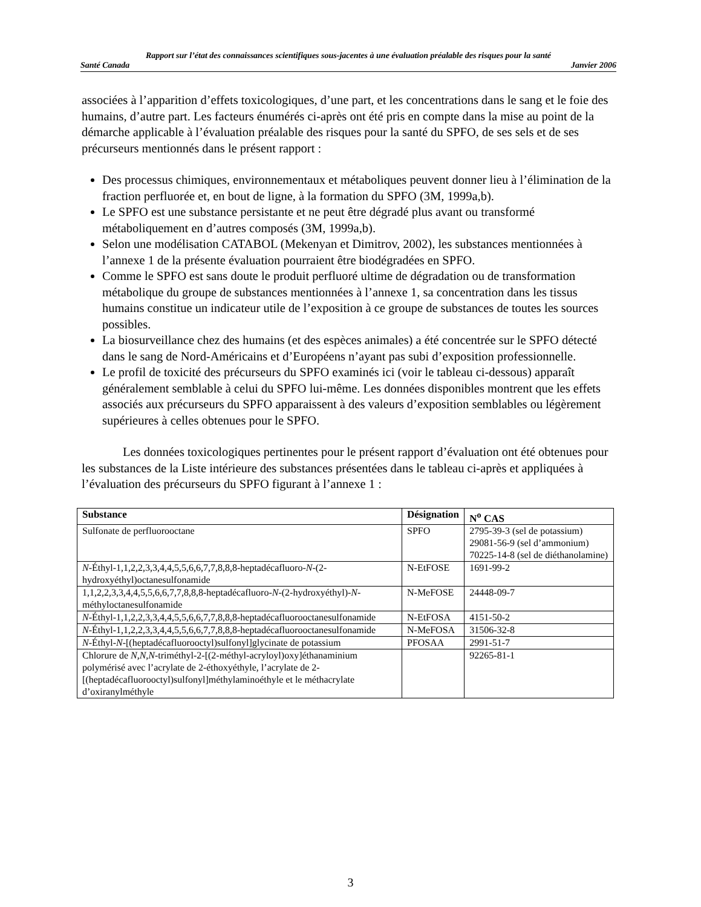Rapport sur l’état des connaissances scientifiques sous-jacentes à une évaluation préalable des risques pour la santé
Santé Canada Janvier 2006
associées à l’apparition d’effets toxicologiques, d’une part, et les concentrations dans le sang et le foie des humains, d’autre part. Les facteurs énumérés ci-après ont été pris en compte dans la mise au point de la démarche applicable à l’évaluation préalable des risques pour la santé du SPFO, de ses sels et de ses précurseurs mentionnés dans le présent rapport :
Des processus chimiques, environnementaux et métaboliques peuvent donner lieu à l’élimination de la fraction perfluorée et, en bout de ligne, à la formation du SPFO (3M, 1999a,b).
Le SPFO est une substance persistante et ne peut être dégradé plus avant ou transformé métaboliquement en d’autres composés (3M, 1999a,b).
Selon une modélisation CATABOL (Mekenyan et Dimitrov, 2002), les substances mentionnées à l’annexe 1 de la présente évaluation pourraient être biodégradées en SPFO.
Comme le SPFO est sans doute le produit perfluoré ultime de dégradation ou de transformation métabolique du groupe de substances mentionnées à l’annexe 1, sa concentration dans les tissus humains constitue un indicateur utile de l’exposition à ce groupe de substances de toutes les sources possibles.
La biosurveillance chez des humains (et des espèces animales) a été concentrée sur le SPFO détecté dans le sang de Nord-Américains et d’Européens n’ayant pas subi d’exposition professionnelle.
Le profil de toxicité des précurseurs du SPFO examinés ici (voir le tableau ci-dessous) apparaît généralement semblable à celui du SPFO lui-même. Les données disponibles montrent que les effets associés aux précurseurs du SPFO apparaissent à des valeurs d’exposition semblables ou légèrement supérieures à celles obtenues pour le SPFO.
Les données toxicologiques pertinentes pour le présent rapport d’évaluation ont été obtenues pour les substances de la Liste intérieure des substances présentées dans le tableau ci-après et appliquées à l’évaluation des précurseurs du SPFO figurant à l’annexe 1 :
| Substance | Désignation | N<sup>o</sup> CAS |
| --- | --- | --- |
| Sulfonate de perfluorooctane | SPFO | 2795-39-3 (sel de potassium) 29081-56-9 (sel d’ammonium) 70225-14-8 (sel de diéthanolamine) |
| N -Éthyl-1,1,2,2,3,3,4,4,5,5,6,6,7,7,8,8,8-heptadécafluoro- N -(2-hydroxyéthyl)octanesulfonamide | N-EtFOSE | 1691-99-2 |
| 1,1,2,2,3,3,4,4,5,5,6,6,7,7,8,8,8-heptadécafluoro- N -(2-hydroxyéthyl)- N -méthyloctanesulfonamide | N-MeFOSE | 24448-09-7 |
| N -Éthyl-1,1,2,2,3,3,4,4,5,5,6,6,7,7,8,8,8-heptadécafluorooctanesulfonamide | N-EtFOSA | 4151-50-2 |
| N -Éthyl-1,1,2,2,3,3,4,4,5,5,6,6,7,7,8,8,8-heptadécafluorooctanesulfonamide | N-MeFOSA | 31506-32-8 |
| N -Éthyl- N -[(heptadécafluorooctyl)sulfonyl]glycinate de potassium | PFOSAA | 2991-51-7 |
| Chlorure de N , N , N -triméthyl-2-[(2-méthyl-acryloyl)oxy]éthanaminium polymérisé avec l’acrylate de 2-éthoxyéthyle, l’acrylate de 2-[(heptadécafluorooctyl)sulfonyl]méthylaminoéthyle et le méthacrylate d’oxiranylméthyle | | 92265-81-1 |
3